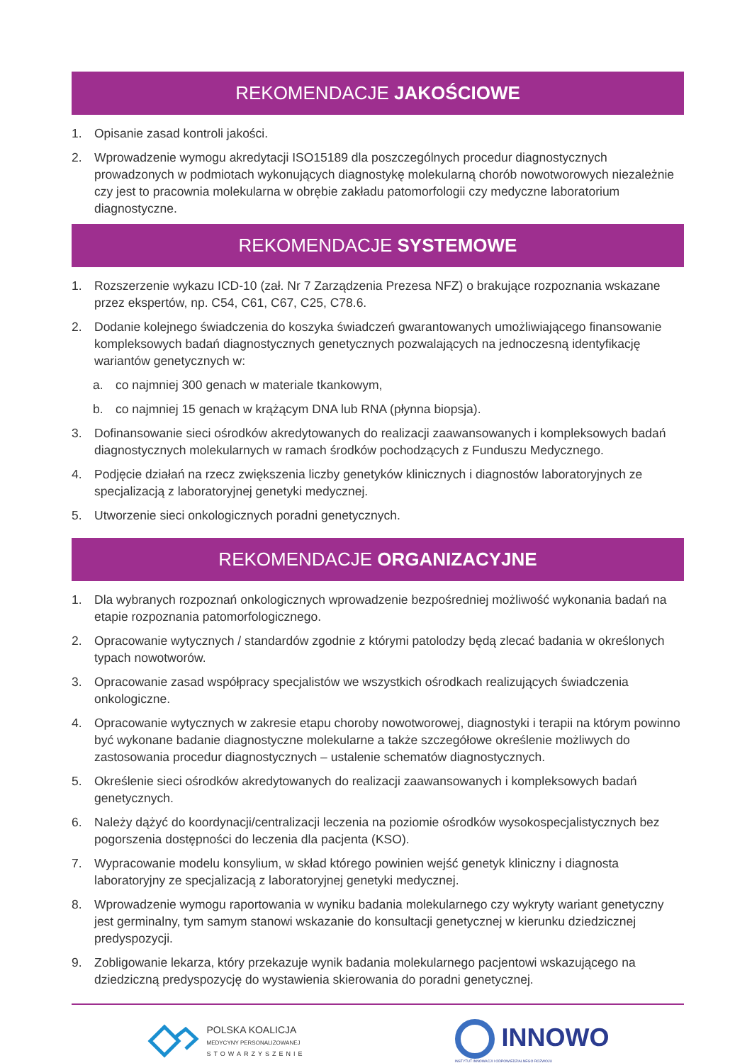REKOMENDACJE JAKOŚCIOWE
1. Opisanie zasad kontroli jakości.
2. Wprowadzenie wymogu akredytacji ISO15189 dla poszczególnych procedur diagnostycznych prowadzonych w podmiotach wykonujących diagnostykę molekularną chorób nowotworowych niezależnie czy jest to pracownia molekularna w obrębie zakładu patomorfologii czy medyczne laboratorium diagnostyczne.
REKOMENDACJE SYSTEMOWE
1. Rozszerzenie wykazu ICD-10 (zał. Nr 7 Zarządzenia Prezesa NFZ) o brakujące rozpoznania wskazane przez ekspertów, np. C54, C61, C67, C25, C78.6.
2. Dodanie kolejnego świadczenia do koszyka świadczeń gwarantowanych umożliwiającego finansowanie kompleksowych badań diagnostycznych genetycznych pozwalających na jednoczesną identyfikację wariantów genetycznych w:
a. co najmniej 300 genach w materiale tkankowym,
b. co najmniej 15 genach w krążącym DNA lub RNA (płynna biopsja).
3. Dofinansowanie sieci ośrodków akredytowanych do realizacji zaawansowanych i kompleksowych badań diagnostycznych molekularnych w ramach środków pochodzących z Funduszu Medycznego.
4. Podjęcie działań na rzecz zwiększenia liczby genetyków klinicznych i diagnostów laboratoryjnych ze specjalizacją z laboratoryjnej genetyki medycznej.
5. Utworzenie sieci onkologicznych poradni genetycznych.
REKOMENDACJE ORGANIZACYJNE
1. Dla wybranych rozpoznań onkologicznych wprowadzenie bezpośredniej możliwość wykonania badań na etapie rozpoznania patomorfologicznego.
2. Opracowanie wytycznych / standardów zgodnie z którymi patolodzy będą zlecać badania w określonych typach nowotworów.
3. Opracowanie zasad współpracy specjalistów we wszystkich ośrodkach realizujących świadczenia onkologiczne.
4. Opracowanie wytycznych w zakresie etapu choroby nowotworowej, diagnostyki i terapii na którym powinno być wykonane badanie diagnostyczne molekularne a także szczegółowe określenie możliwych do zastosowania procedur diagnostycznych – ustalenie schematów diagnostycznych.
5. Określenie sieci ośrodków akredytowanych do realizacji zaawansowanych i kompleksowych badań genetycznych.
6. Należy dążyć do koordynacji/centralizacji leczenia na poziomie ośrodków wysokospecjalistycznych bez pogorszenia dostępności do leczenia dla pacjenta (KSO).
7. Wypracowanie modelu konsylium, w skład którego powinien wejść genetyk kliniczny i diagnosta laboratoryjny ze specjalizacją z laboratoryjnej genetyki medycznej.
8. Wprowadzenie wymogu raportowania w wyniku badania molekularnego czy wykryty wariant genetyczny jest germinalny, tym samym stanowi wskazanie do konsultacji genetycznej w kierunku dziedzicznej predyspozycji.
9. Zobligowanie lekarza, który przekazuje wynik badania molekularnego pacjentowi wskazującego na dziedziczną predyspozycję do wystawienia skierowania do poradni genetycznej.
POLSKA KOALICJA
MEDYCYNY PERSONALIZOWANEJ
STOWARZYSZENIE
INNOWO
INSTYTUT INNOWACJI I ODPOWIEDZIALNEGO ROZWOJU